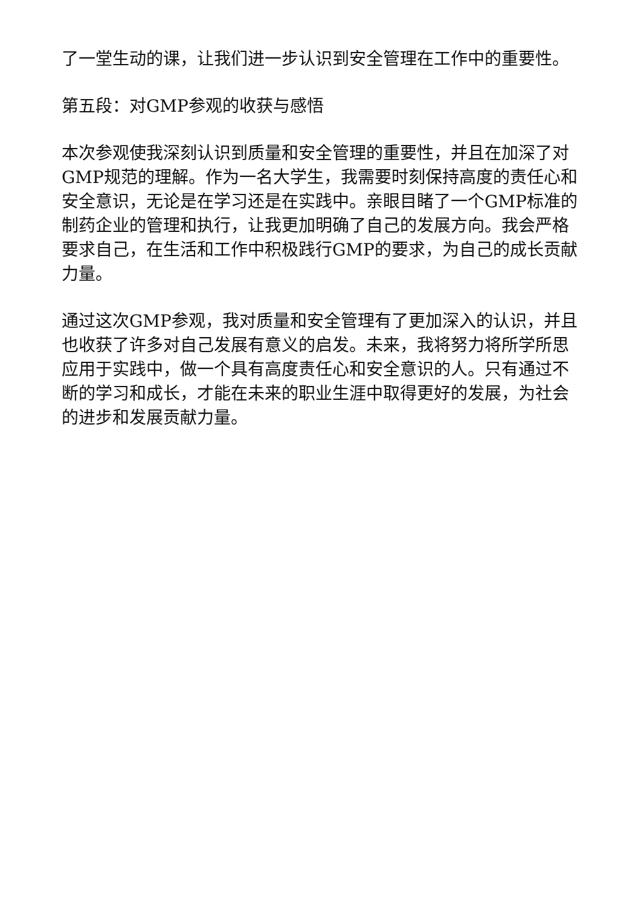了一堂生动的课，让我们进一步认识到安全管理在工作中的重要性。
第五段：对GMP参观的收获与感悟
本次参观使我深刻认识到质量和安全管理的重要性，并且在加深了对GMP规范的理解。作为一名大学生，我需要时刻保持高度的责任心和安全意识，无论是在学习还是在实践中。亲眼目睹了一个GMP标准的制药企业的管理和执行，让我更加明确了自己的发展方向。我会严格要求自己，在生活和工作中积极践行GMP的要求，为自己的成长贡献力量。
通过这次GMP参观，我对质量和安全管理有了更加深入的认识，并且也收获了许多对自己发展有意义的启发。未来，我将努力将所学所思应用于实践中，做一个具有高度责任心和安全意识的人。只有通过不断的学习和成长，才能在未来的职业生涯中取得更好的发展，为社会的进步和发展贡献力量。